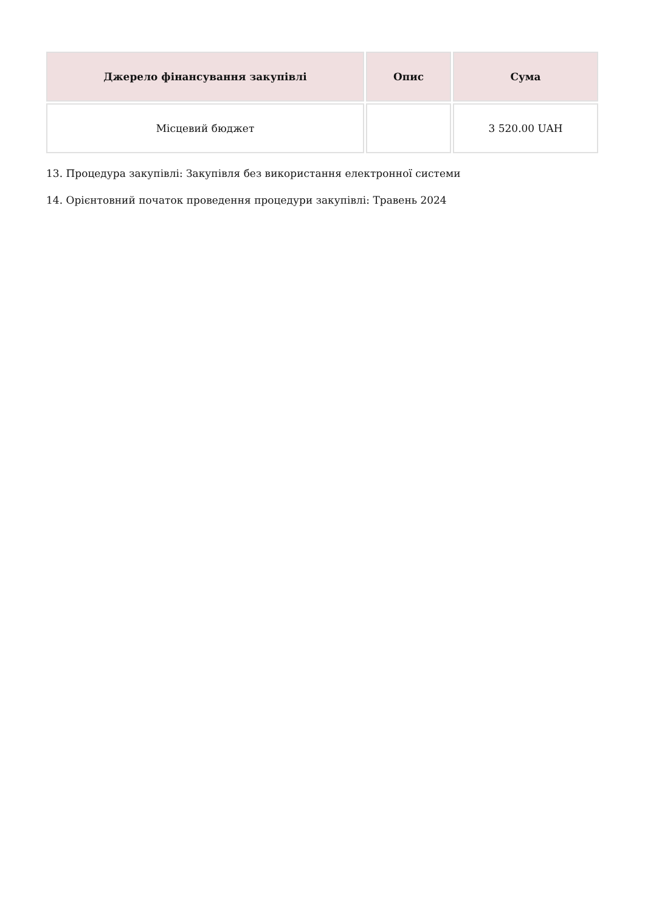| Джерело фінансування закупівлі | Опис | Сума |
| --- | --- | --- |
| Місцевий бюджет | | 3 520.00 UAH |
13. Процедура закупівлі: Закупівля без використання електронної системи
14. Орієнтовний початок проведення процедури закупівлі: Травень 2024